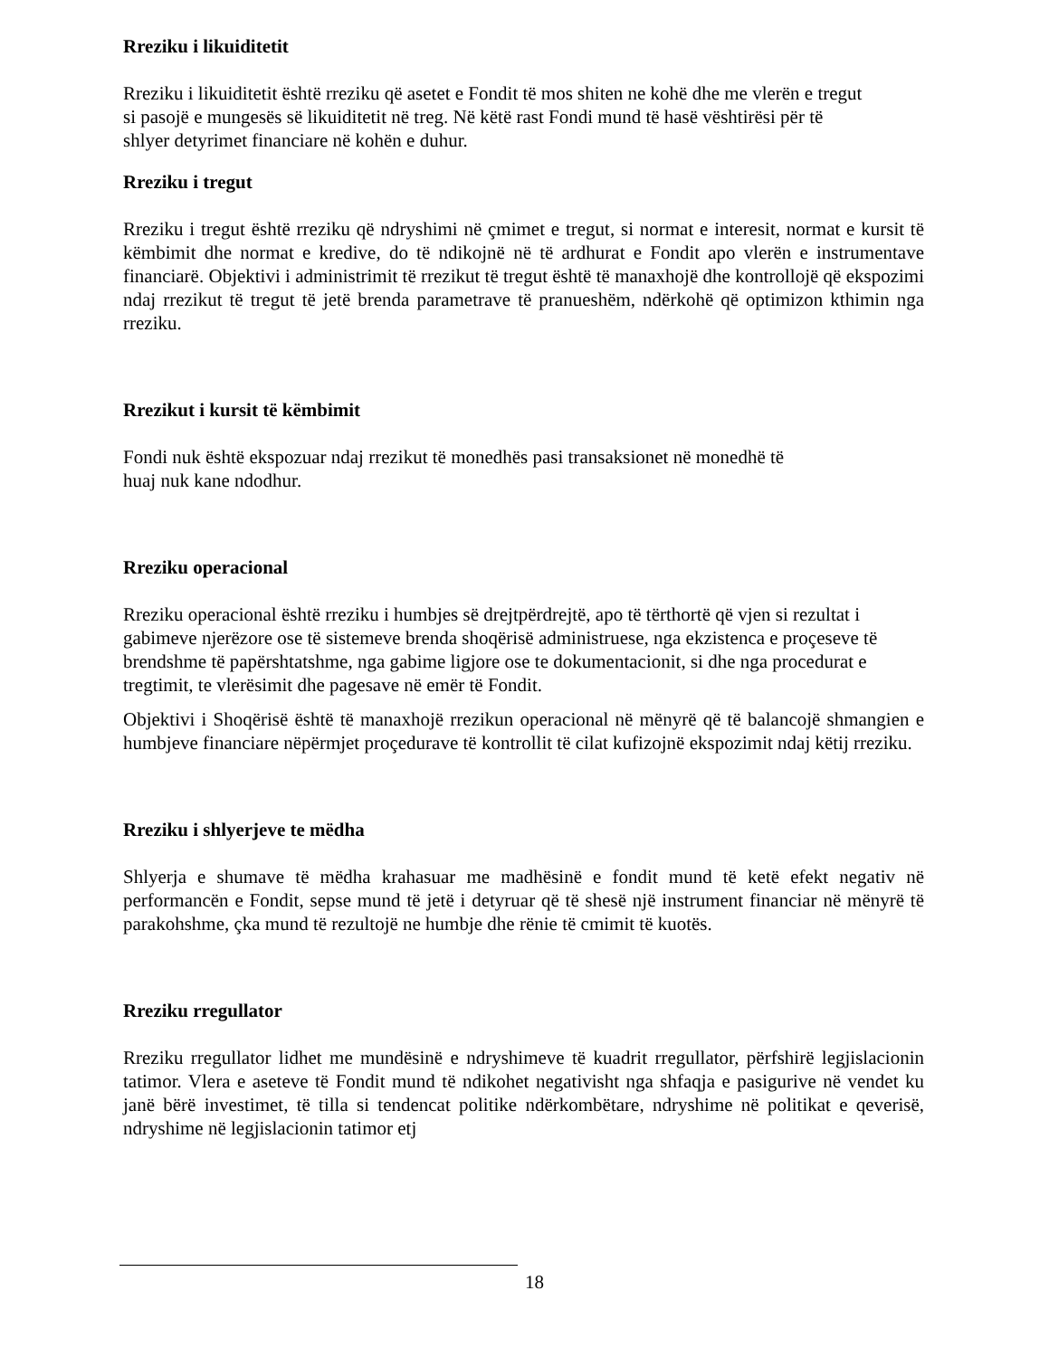Rreziku i likuiditetit
Rreziku i likuiditetit është rreziku që asetet e Fondit të mos shiten ne kohë dhe me vlerën e tregut
si pasojë e mungesës së likuiditetit në treg. Në këtë rast Fondi mund të hasë vështirësi për të
shlyer detyrimet financiare në kohën e duhur.
Rreziku i tregut
Rreziku i tregut është rreziku që ndryshimi në çmimet e tregut, si normat e interesit, normat e kursit të këmbimit dhe normat e kredive, do të ndikojnë në të ardhurat e Fondit apo vlerën e instrumentave financiarë. Objektivi i administrimit të rrezikut të tregut është të manaxhojë dhe kontrollojë që ekspozimi ndaj rrezikut të tregut të jetë brenda parametrave të pranueshëm, ndërkohë që optimizon kthimin nga rreziku.
Rrezikut i kursit të këmbimit
Fondi nuk është ekspozuar ndaj rrezikut të monedhës pasi transaksionet në monedhë të
huaj nuk kane ndodhur.
Rreziku operacional
Rreziku operacional është rreziku i humbjes së drejtpërdrejtë, apo të tërthortë që vjen si rezultat i gabimeve njerëzore ose të sistemeve brenda shoqërisë administruese, nga ekzistenca e proçeseve të brendshme të papërshtatshme, nga gabime ligjore ose te dokumentacionit, si dhe nga procedurat e tregtimit, te vlerësimit dhe pagesave në emër të Fondit.
Objektivi i Shoqërisë është të manaxhojë rrezikun operacional në mënyrë që të balancojë shmangien e humbjeve financiare nëpërmjet proçedurave të kontrollit të cilat kufizojnë ekspozimit ndaj këtij rreziku.
Rreziku i shlyerjeve te mëdha
Shlyerja e shumave të mëdha krahasuar me madhësinë e fondit mund të ketë efekt negativ në performancën e Fondit, sepse mund të jetë i detyruar që të shesë një instrument financiar në mënyrë të parakohshme, çka mund të rezultojë ne humbje dhe rënie të cmimit të kuotës.
Rreziku rregullator
Rreziku rregullator lidhet me mundësinë e ndryshimeve të kuadrit rregullator, përfshirë legjislacionin tatimor. Vlera e aseteve të Fondit mund të ndikohet negativisht nga shfaqja e pasigurive në vendet ku janë bërë investimet, të tilla si tendencat politike ndërkombëtare, ndryshime në politikat e qeverisë, ndryshime në legjislacionin tatimor etj
18